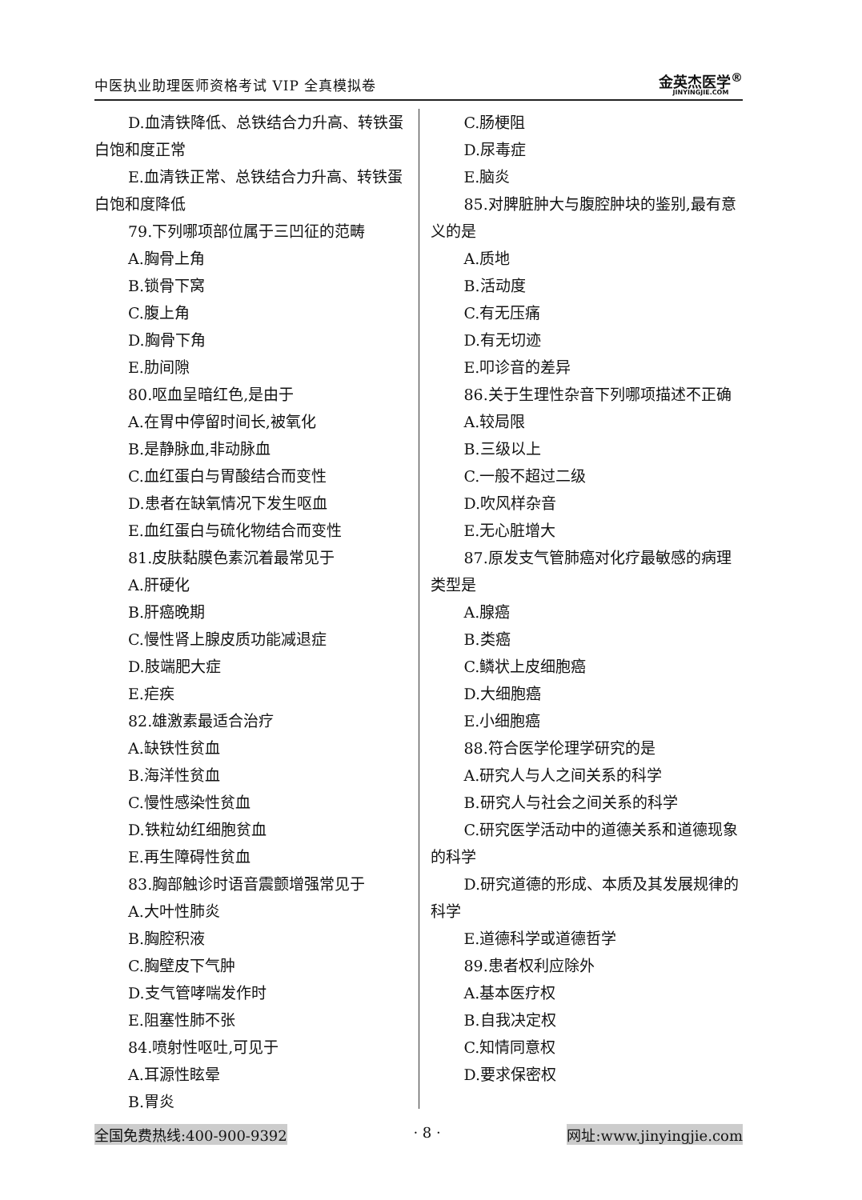中医执业助理医师资格考试 VIP 全真模拟卷
金英杰医学<sup>®</sup>
JINYINGJIE.COM
D.血清铁降低、总铁结合力升高、转铁蛋白饱和度正常
E.血清铁正常、总铁结合力升高、转铁蛋白饱和度降低
79.下列哪项部位属于三凹征的范畴
A.胸骨上角
B.锁骨下窝
C.腹上角
D.胸骨下角
E.肋间隙
80.呕血呈暗红色,是由于
A.在胃中停留时间长,被氧化
B.是静脉血,非动脉血
C.血红蛋白与胃酸结合而变性
D.患者在缺氧情况下发生呕血
E.血红蛋白与硫化物结合而变性
81.皮肤黏膜色素沉着最常见于
A.肝硬化
B.肝癌晚期
C.慢性肾上腺皮质功能减退症
D.肢端肥大症
E.疟疾
82.雄激素最适合治疗
A.缺铁性贫血
B.海洋性贫血
C.慢性感染性贫血
D.铁粒幼红细胞贫血
E.再生障碍性贫血
83.胸部触诊时语音震颤增强常见于
A.大叶性肺炎
B.胸腔积液
C.胸壁皮下气肿
D.支气管哮喘发作时
E.阻塞性肺不张
84.喷射性呕吐,可见于
A.耳源性眩晕
B.胃炎
C.肠梗阻
D.尿毒症
E.脑炎
85.对脾脏肿大与腹腔肿块的鉴别,最有意义的是
A.质地
B.活动度
C.有无压痛
D.有无切迹
E.叩诊音的差异
86.关于生理性杂音下列哪项描述不正确
A.较局限
B.三级以上
C.一般不超过二级
D.吹风样杂音
E.无心脏增大
87.原发支气管肺癌对化疗最敏感的病理类型是
A.腺癌
B.类癌
C.鳞状上皮细胞癌
D.大细胞癌
E.小细胞癌
88.符合医学伦理学研究的是
A.研究人与人之间关系的科学
B.研究人与社会之间关系的科学
C.研究医学活动中的道德关系和道德现象的科学
D.研究道德的形成、本质及其发展规律的科学
E.道德科学或道德哲学
89.患者权利应除外
A.基本医疗权
B.自我决定权
C.知情同意权
D.要求保密权
全国免费热线:400-900-9392 · 8 · 网址:www.jinyingjie.com